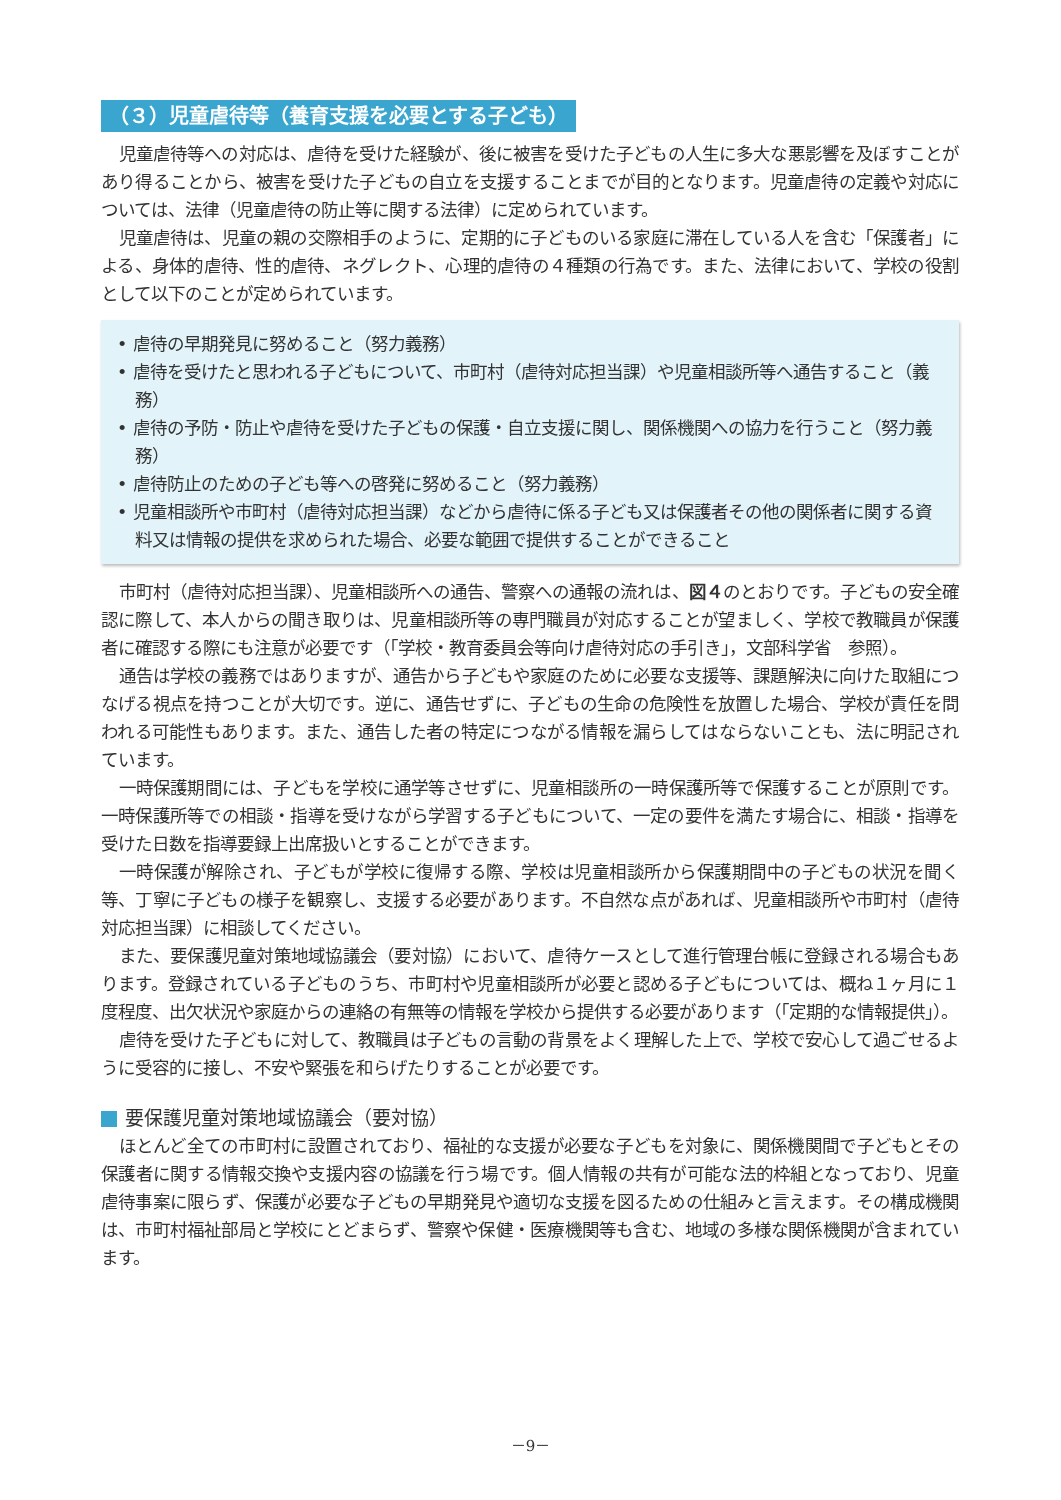（３）児童虐待等（養育支援を必要とする子ども）
児童虐待等への対応は、虐待を受けた経験が、後に被害を受けた子どもの人生に多大な悪影響を及ぼすことがあり得ることから、被害を受けた子どもの自立を支援することまでが目的となります。児童虐待の定義や対応については、法律（児童虐待の防止等に関する法律）に定められています。
児童虐待は、児童の親の交際相手のように、定期的に子どものいる家庭に滞在している人を含む「保護者」による、身体的虐待、性的虐待、ネグレクト、心理的虐待の４種類の行為です。また、法律において、学校の役割として以下のことが定められています。
• 虐待の早期発見に努めること（努力義務）
• 虐待を受けたと思われる子どもについて、市町村（虐待対応担当課）や児童相談所等へ通告すること（義務）
• 虐待の予防・防止や虐待を受けた子どもの保護・自立支援に関し、関係機関への協力を行うこと（努力義務）
• 虐待防止のための子ども等への啓発に努めること（努力義務）
• 児童相談所や市町村（虐待対応担当課）などから虐待に係る子ども又は保護者その他の関係者に関する資料又は情報の提供を求められた場合、必要な範囲で提供することができること
市町村（虐待対応担当課）、児童相談所への通告、警察への通報の流れは、図４のとおりです。子どもの安全確認に際して、本人からの聞き取りは、児童相談所等の専門職員が対応することが望ましく、学校で教職員が保護者に確認する際にも注意が必要です（「学校・教育委員会等向け虐待対応の手引き」，文部科学省　参照）。
通告は学校の義務ではありますが、通告から子どもや家庭のために必要な支援等、課題解決に向けた取組につなげる視点を持つことが大切です。逆に、通告せずに、子どもの生命の危険性を放置した場合、学校が責任を問われる可能性もあります。また、通告した者の特定につながる情報を漏らしてはならないことも、法に明記されています。
一時保護期間には、子どもを学校に通学等させずに、児童相談所の一時保護所等で保護することが原則です。一時保護所等での相談・指導を受けながら学習する子どもについて、一定の要件を満たす場合に、相談・指導を受けた日数を指導要録上出席扱いとすることができます。
一時保護が解除され、子どもが学校に復帰する際、学校は児童相談所から保護期間中の子どもの状況を聞く等、丁寧に子どもの様子を観察し、支援する必要があります。不自然な点があれば、児童相談所や市町村（虐待対応担当課）に相談してください。
また、要保護児童対策地域協議会（要対協）において、虐待ケースとして進行管理台帳に登録される場合もあります。登録されている子どものうち、市町村や児童相談所が必要と認める子どもについては、概ね１ヶ月に１度程度、出欠状況や家庭からの連絡の有無等の情報を学校から提供する必要があります（「定期的な情報提供」）。
虐待を受けた子どもに対して、教職員は子どもの言動の背景をよく理解した上で、学校で安心して過ごせるように受容的に接し、不安や緊張を和らげたりすることが必要です。
要保護児童対策地域協議会（要対協）
ほとんど全ての市町村に設置されており、福祉的な支援が必要な子どもを対象に、関係機関間で子どもとその保護者に関する情報交換や支援内容の協議を行う場です。個人情報の共有が可能な法的枠組となっており、児童虐待事案に限らず、保護が必要な子どもの早期発見や適切な支援を図るための仕組みと言えます。その構成機関は、市町村福祉部局と学校にとどまらず、警察や保健・医療機関等も含む、地域の多様な関係機関が含まれています。
－9－